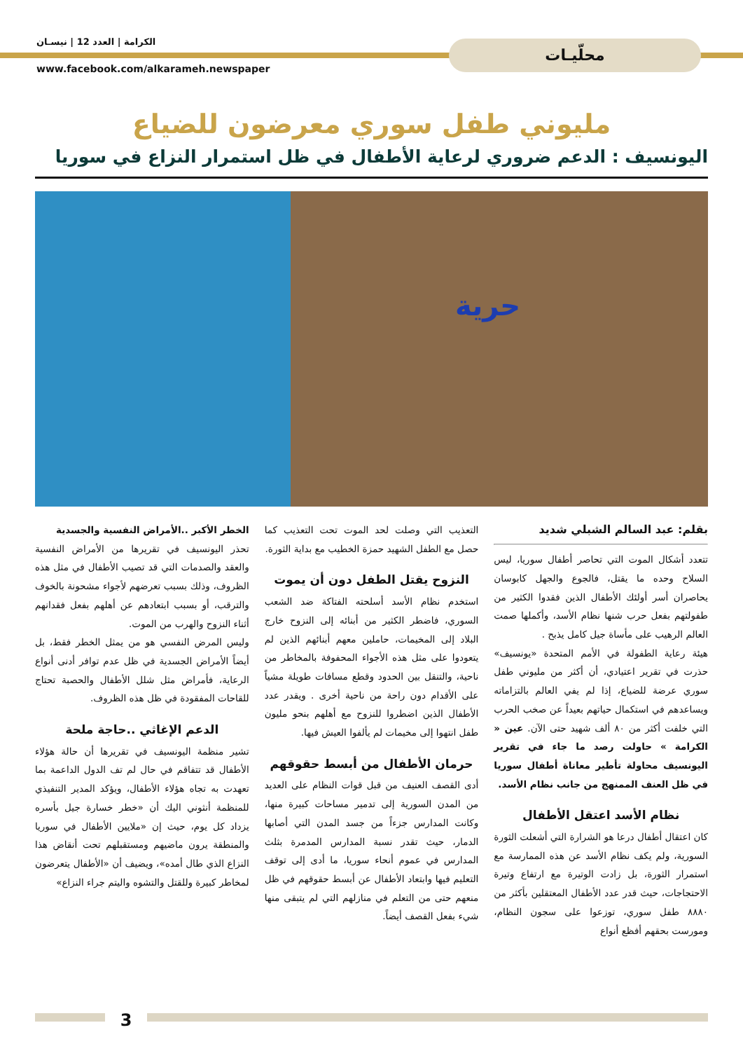محلّيـات الكرامة | العدد 12 | نيسـان
www.facebook.com/alkarameh.newspaper
مليوني طفل سوري معرضون للضياع
اليونسيف : الدعم ضروري لرعاية الأطفال في ظل استمرار النزاع في سوريا
حرية
بقلم: عبد السالم الشبلي شديد
تتعدد أشكال الموت التي تحاصر أطفال سوريا، ليس السلاح وحده ما يقتل، فالجوع والجهل كابوسان يحاصران أسر أولئك الأطفال الذين فقدوا الكثير من طفولتهم بفعل حرب شنها نظام الأسد، وأكملها صمت العالم الرهيب على مأساة جيل كامل يذبح .
هيئة رعاية الطفولة في الأمم المتحدة «يونسيف» حذرت في تقرير اعتيادي، أن أكثر من مليوني طفل سوري عرضة للضياع، إذا لم يفي العالم بالتزاماته ويساعدهم في استكمال حياتهم بعيداً عن صخب الحرب التي خلفت أكثر من ٨٠ ألف شهيد حتى الآن. عين « الكرامة » حاولت رصد ما جاء في تقرير اليونسيف محاولة تأطير معاناة أطفال سوريا في ظل العنف الممنهج من جانب نظام الأسد.
نظام الأسد اعتقل الأطفال
كان اعتقال أطفال درعا هو الشرارة التي أشعلت الثورة السورية، ولم يكف نظام الأسد عن هذه الممارسة مع استمرار الثورة، بل زادت الوتيرة مع ارتفاع وتيرة الاحتجاجات، حيث قدر عدد الأطفال المعتقلين بأكثر من ٨٨٨٠ طفل سوري، توزعوا على سجون النظام، ومورست بحقهم أفظع أنواع
التعذيب التي وصلت لحد الموت تحت التعذيب كما حصل مع الطفل الشهيد حمزة الخطيب مع بداية الثورة.
النزوح يقتل الطفل دون أن يموت
استخدم نظام الأسد أسلحته الفتاكة ضد الشعب السوري، فاضطر الكثير من أبنائه إلى النزوح خارج البلاد إلى المخيمات، حاملين معهم أبنائهم الذين لم يتعودوا على مثل هذه الأجواء المحفوفة بالمخاطر من ناحية، والتنقل بين الحدود وقطع مسافات طويلة مشياً على الأقدام دون راحة من ناحية أخرى . ويقدر عدد الأطفال الذين اضطروا للنزوح مع أهلهم بنحو مليون طفل انتهوا إلى مخيمات لم يألفوا العيش فيها.
حرمان الأطفال من أبسط حقوقهم
أدى القصف العنيف من قبل قوات النظام على العديد من المدن السورية إلى تدمير مساحات كبيرة منها، وكانت المدارس جزءاً من جسد المدن التي أصابها الدمار، حيث تقدر نسبة المدارس المدمرة بثلث المدارس في عموم أنحاء سوريا، ما أدى إلى توقف التعليم فيها وابتعاد الأطفال عن أبسط حقوقهم في ظل منعهم حتى من التعلم في منازلهم التي لم يتبقى منها شيء بفعل القصف أيضاً.
الخطر الأكبر ..الأمراض النفسية والجسدية
تحذر اليونسيف في تقريرها من الأمراض النفسية والعقد والصدمات التي قد تصيب الأطفال في مثل هذه الظروف، وذلك بسبب تعرضهم لأجواء مشحونة بالخوف والترقب، أو بسبب ابتعادهم عن أهلهم بفعل فقدانهم أثناء النزوح والهرب من الموت.
وليس المرض النفسي هو من يمثل الخطر فقط، بل أيضاً الأمراض الجسدية في ظل عدم توافر أدنى أنواع الرعاية، فأمراض مثل شلل الأطفال والحصبة تحتاج للقاحات المفقودة في ظل هذه الظروف.
الدعم الإغاثي ..حاجة ملحة
تشير منظمة اليونسيف في تقريرها أن حالة هؤلاء الأطفال قد تتفاقم في حال لم تف الدول الداعمة بما تعهدت به تجاه هؤلاء الأطفال، ويؤكد المدير التنفيذي للمنظمة أنثوني اليك أن «خطر خسارة جيل بأسره يزداد كل يوم، حيث إن «ملايين الأطفال في سوريا والمنطقة يرون ماضيهم ومستقبلهم تحت أنقاض هذا النزاع الذي طال أمده»، ويضيف أن «الأطفال يتعرضون لمخاطر كبيرة وللقتل والتشوه واليتم جراء النزاع»
3